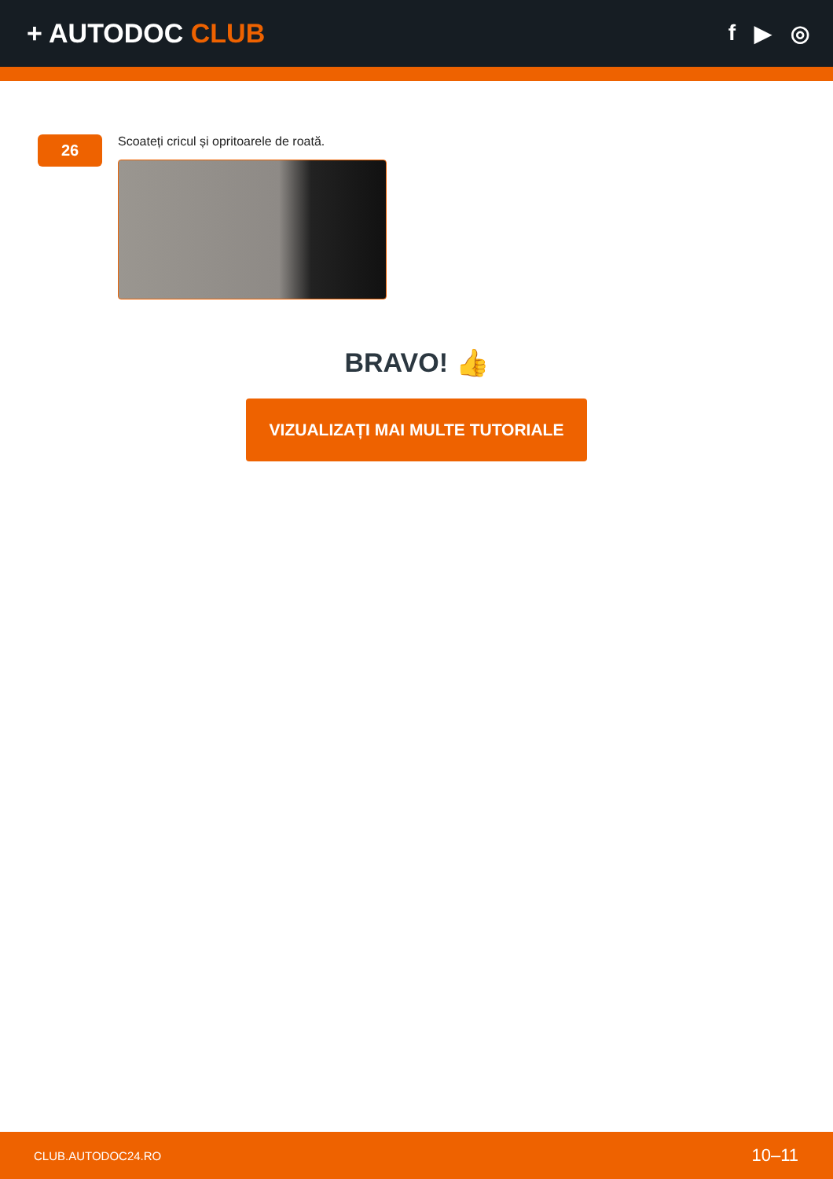+ AUTODOC CLUB
f ▶ ◎
26
Scoateți cricul și opritoarele de roată.
BRAVO! 👍
VIZUALIZAȚI MAI MULTE TUTORIALE
CLUB.AUTODOC24.RO 10–11